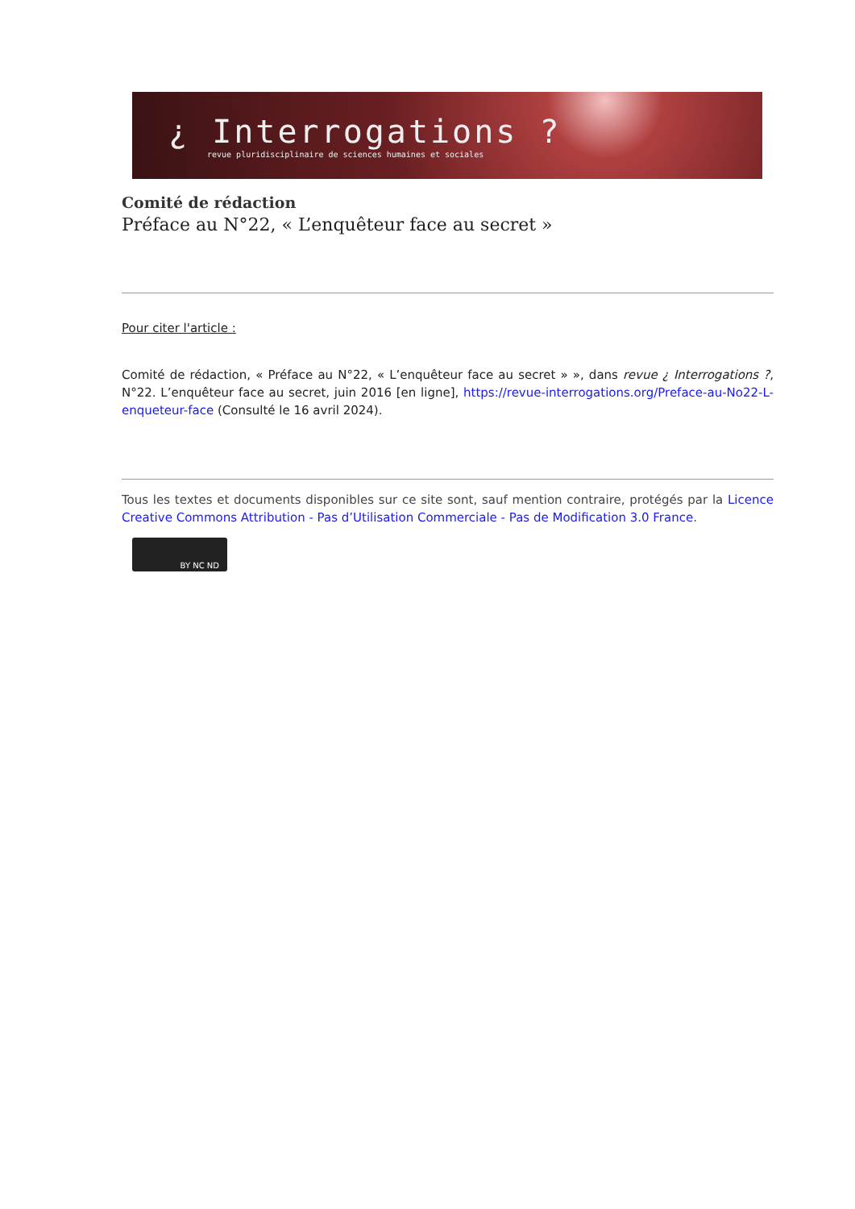¿ Interrogations ?
revue pluridisciplinaire de sciences humaines et sociales
Comité de rédaction
Préface au N°22, « L’enquêteur face au secret »
Pour citer l'article :
Comité de rédaction, « Préface au N°22, « L’enquêteur face au secret » », dans revue ¿ Interrogations ?, N°22. L’enquêteur face au secret, juin 2016 [en ligne], https://revue-interrogations.org/Preface-au-No22-L-enqueteur-face (Consulté le 16 avril 2024).
Tous les textes et documents disponibles sur ce site sont, sauf mention contraire, protégés par la Licence Creative Commons Attribution - Pas d’Utilisation Commerciale - Pas de Modification 3.0 France.
BY NC ND